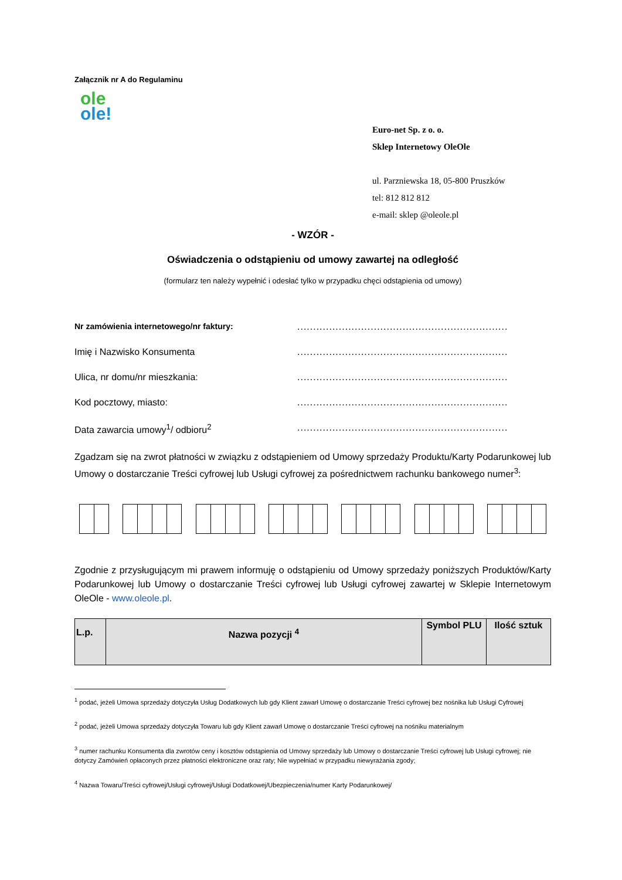Załącznik nr A do Regulaminu
ole
ole!
Euro-net Sp. z o. o.
Sklep Internetowy OleOle
ul. Parzniewska 18, 05-800 Pruszków
tel: 812 812 812
e-mail: sklep @oleole.pl
- WZÓR -
Oświadczenia o odstąpieniu od umowy zawartej na odległość
(formularz ten należy wypełnić i odesłać tylko w przypadku chęci odstąpienia od umowy)
Nr zamówienia internetowego/nr faktury: ..................................................................
Imię i Nazwisko Konsumenta ..................................................................
Ulica, nr domu/nr mieszkania: ..................................................................
Kod pocztowy, miasto: ..................................................................
Data zawarcia umowy<sup>1</sup>/ odbioru<sup>2</sup> ..................................................................
Zgadzam się na zwrot płatności w związku z odstąpieniem od Umowy sprzedaży Produktu/Karty Podarunkowej lub Umowy o dostarczanie Treści cyfrowej lub Usługi cyfrowej za pośrednictwem rachunku bankowego numer<sup>3</sup>:
Zgodnie z przysługującym mi prawem informuję o odstąpieniu od Umowy sprzedaży poniższych Produktów/Karty Podarunkowej lub Umowy o dostarczanie Treści cyfrowej lub Usługi cyfrowej zawartej w Sklepie Internetowym OleOle - www.oleole.pl.
| L.p. | Nazwa pozycji <sup>4</sup> | Symbol PLU | Ilość sztuk |
| --- | --- | --- | --- |
<sup>1</sup> podać, jeżeli Umowa sprzedaży dotyczyła Usług Dodatkowych lub gdy Klient zawarł Umowę o dostarczanie Treści cyfrowej bez nośnika lub Usługi Cyfrowej
<sup>2</sup> podać, jeżeli Umowa sprzedaży dotyczyła Towaru lub gdy Klient zawarł Umowę o dostarczanie Treści cyfrowej na nośniku materialnym
<sup>3</sup> numer rachunku Konsumenta dla zwrotów ceny i kosztów odstąpienia od Umowy sprzedaży lub Umowy o dostarczanie Treści cyfrowej lub Usługi cyfrowej; nie dotyczy Zamówień opłaconych przez płatności elektroniczne oraz raty; Nie wypełniać w przypadku niewyrażania zgody;
<sup>4</sup> Nazwa Towaru/Treści cyfrowej/Usługi cyfrowej/Usługi Dodatkowej/Ubezpieczenia/numer Karty Podarunkowej/